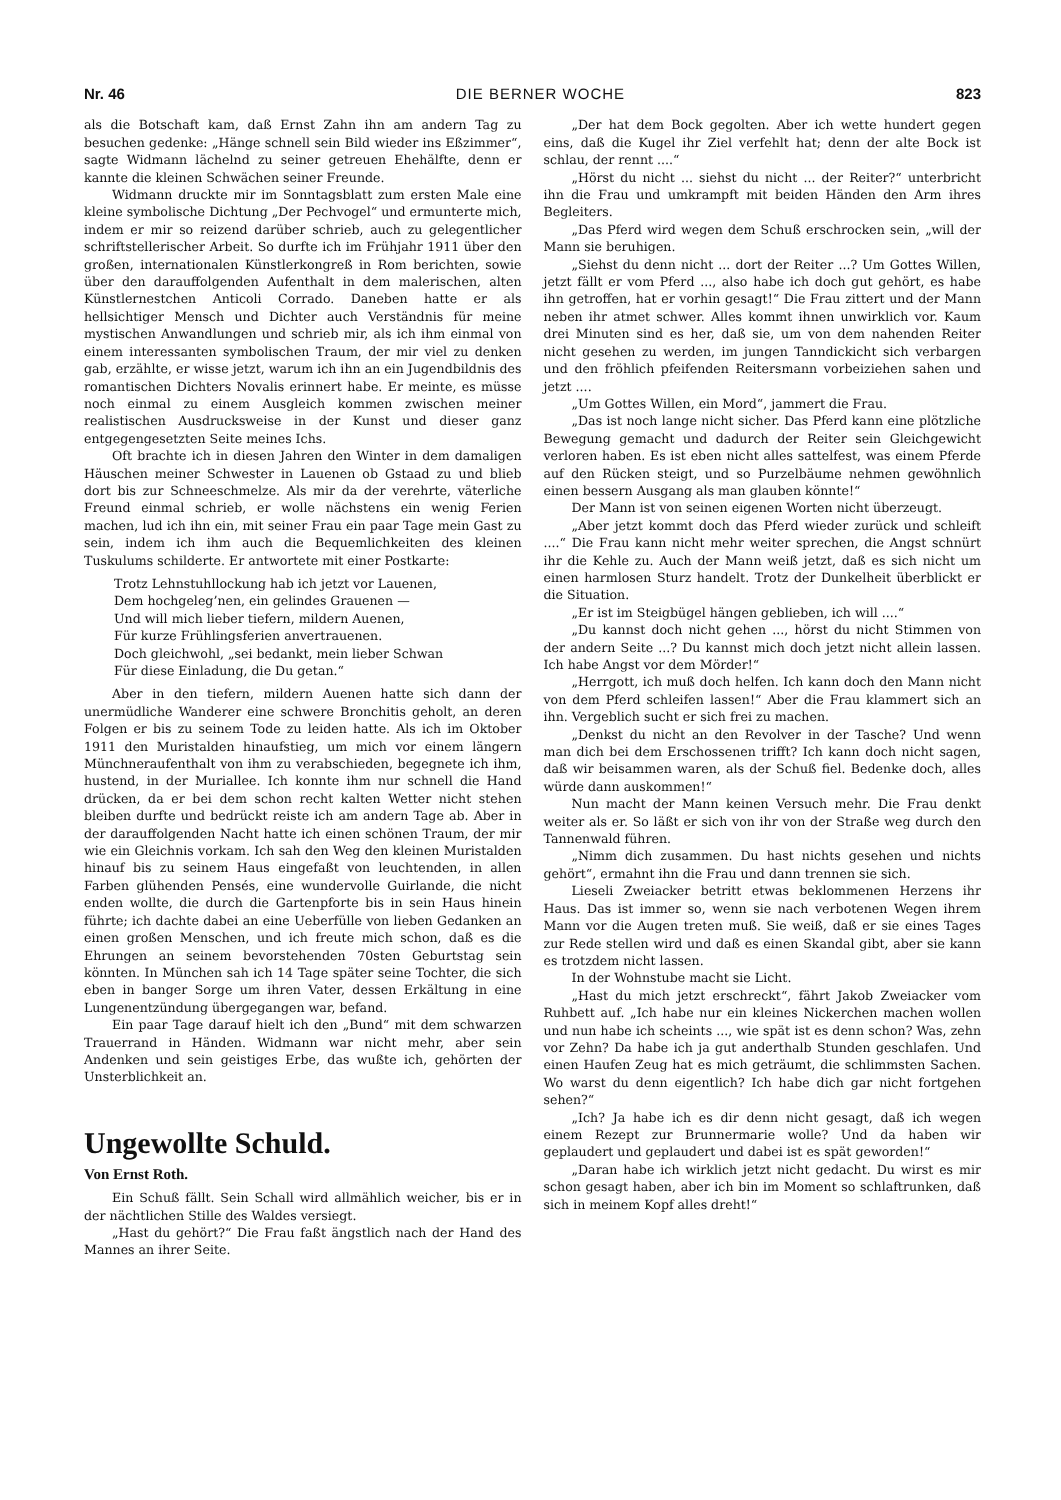Nr. 46 DIE BERNER WOCHE 823
als die Botschaft kam, daß Ernst Zahn ihn am andern Tag zu besuchen gedenke: „Hänge schnell sein Bild wieder ins Eßzimmer“, sagte Widmann lächelnd zu seiner getreuen Ehehälfte, denn er kannte die kleinen Schwächen seiner Freunde.
Widmann druckte mir im Sonntagsblatt zum ersten Male eine kleine symbolische Dichtung „Der Pechvogel“ und ermunterte mich, indem er mir so reizend darüber schrieb, auch zu gelegentlicher schriftstellerischer Arbeit. So durfte ich im Frühjahr 1911 über den großen, internationalen Künstlerkongreß in Rom berichten, sowie über den darauffolgenden Aufenthalt in dem malerischen, alten Künstlernestchen Anticoli Corrado. Daneben hatte er als hellsichtiger Mensch und Dichter auch Verständnis für meine mystischen Anwandlungen und schrieb mir, als ich ihm einmal von einem interessanten symbolischen Traum, der mir viel zu denken gab, erzählte, er wisse jetzt, warum ich ihn an ein Jugendbildnis des romantischen Dichters Novalis erinnert habe. Er meinte, es müsse noch einmal zu einem Ausgleich kommen zwischen meiner realistischen Ausdrucksweise in der Kunst und dieser ganz entgegengesetzten Seite meines Ichs.
Oft brachte ich in diesen Jahren den Winter in dem damaligen Häuschen meiner Schwester in Lauenen ob Gstaad zu und blieb dort bis zur Schneeschmelze. Als mir da der verehrte, väterliche Freund einmal schrieb, er wolle nächstens ein wenig Ferien machen, lud ich ihn ein, mit seiner Frau ein paar Tage mein Gast zu sein, indem ich ihm auch die Bequemlichkeiten des kleinen Tuskulums schilderte. Er antwortete mit einer Postkarte:
Trotz Lehnstuhllockung hab ich jetzt vor Lauenen,
Dem hochgeleg’nen, ein gelindes Grauenen —
Und will mich lieber tiefern, mildern Auenen,
Für kurze Frühlingsferien anvertrauenen.
Doch gleichwohl, „sei bedankt, mein lieber Schwan
Für diese Einladung, die Du getan.“
Aber in den tiefern, mildern Auenen hatte sich dann der unermüdliche Wanderer eine schwere Bronchitis geholt, an deren Folgen er bis zu seinem Tode zu leiden hatte. Als ich im Oktober 1911 den Muristalden hinaufstieg, um mich vor einem längern Münchneraufenthalt von ihm zu verabschieden, begegnete ich ihm, hustend, in der Muriallee. Ich konnte ihm nur schnell die Hand drücken, da er bei dem schon recht kalten Wetter nicht stehen bleiben durfte und bedrückt reiste ich am andern Tage ab. Aber in der darauffolgenden Nacht hatte ich einen schönen Traum, der mir wie ein Gleichnis vorkam. Ich sah den Weg den kleinen Muristalden hinauf bis zu seinem Haus eingefaßt von leuchtenden, in allen Farben glühenden Pensés, eine wundervolle Guirlande, die nicht enden wollte, die durch die Gartenpforte bis in sein Haus hinein führte; ich dachte dabei an eine Ueberfülle von lieben Gedanken an einen großen Menschen, und ich freute mich schon, daß es die Ehrungen an seinem bevorstehenden 70sten Geburtstag sein könnten. In München sah ich 14 Tage später seine Tochter, die sich eben in banger Sorge um ihren Vater, dessen Erkältung in eine Lungenentzündung übergegangen war, befand.
Ein paar Tage darauf hielt ich den „Bund“ mit dem schwarzen Trauerrand in Händen. Widmann war nicht mehr, aber sein Andenken und sein geistiges Erbe, das wußte ich, gehörten der Unsterblichkeit an.
Ungewollte Schuld.
Von Ernst Roth.
Ein Schuß fällt. Sein Schall wird allmählich weicher, bis er in der nächtlichen Stille des Waldes versiegt.
„Hast du gehört?“ Die Frau faßt ängstlich nach der Hand des Mannes an ihrer Seite.
„Der hat dem Bock gegolten. Aber ich wette hundert gegen eins, daß die Kugel ihr Ziel verfehlt hat; denn der alte Bock ist schlau, der rennt ....“
„Hörst du nicht ... siehst du nicht ... der Reiter?“ unterbricht ihn die Frau und umkrampft mit beiden Händen den Arm ihres Begleiters.
„Das Pferd wird wegen dem Schuß erschrocken sein, „will der Mann sie beruhigen.
„Siehst du denn nicht ... dort der Reiter ...? Um Gottes Willen, jetzt fällt er vom Pferd ..., also habe ich doch gut gehört, es habe ihn getroffen, hat er vorhin gesagt!“ Die Frau zittert und der Mann neben ihr atmet schwer. Alles kommt ihnen unwirklich vor. Kaum drei Minuten sind es her, daß sie, um von dem nahenden Reiter nicht gesehen zu werden, im jungen Tanndickicht sich verbargen und den fröhlich pfeifenden Reitersmann vorbeiziehen sahen und jetzt ....
„Um Gottes Willen, ein Mord“, jammert die Frau.
„Das ist noch lange nicht sicher. Das Pferd kann eine plötzliche Bewegung gemacht und dadurch der Reiter sein Gleichgewicht verloren haben. Es ist eben nicht alles sattelfest, was einem Pferde auf den Rücken steigt, und so Purzelbäume nehmen gewöhnlich einen bessern Ausgang als man glauben könnte!“
Der Mann ist von seinen eigenen Worten nicht überzeugt.
„Aber jetzt kommt doch das Pferd wieder zurück und schleift ....“ Die Frau kann nicht mehr weiter sprechen, die Angst schnürt ihr die Kehle zu. Auch der Mann weiß jetzt, daß es sich nicht um einen harmlosen Sturz handelt. Trotz der Dunkelheit überblickt er die Situation.
„Er ist im Steigbügel hängen geblieben, ich will ....“
„Du kannst doch nicht gehen ..., hörst du nicht Stimmen von der andern Seite ...? Du kannst mich doch jetzt nicht allein lassen. Ich habe Angst vor dem Mörder!“
„Herrgott, ich muß doch helfen. Ich kann doch den Mann nicht von dem Pferd schleifen lassen!“ Aber die Frau klammert sich an ihn. Vergeblich sucht er sich frei zu machen.
„Denkst du nicht an den Revolver in der Tasche? Und wenn man dich bei dem Erschossenen trifft? Ich kann doch nicht sagen, daß wir beisammen waren, als der Schuß fiel. Bedenke doch, alles würde dann auskommen!“
Nun macht der Mann keinen Versuch mehr. Die Frau denkt weiter als er. So läßt er sich von ihr von der Straße weg durch den Tannenwald führen.
„Nimm dich zusammen. Du hast nichts gesehen und nichts gehört“, ermahnt ihn die Frau und dann trennen sie sich.
Lieseli Zweiacker betritt etwas beklommenen Herzens ihr Haus. Das ist immer so, wenn sie nach verbotenen Wegen ihrem Mann vor die Augen treten muß. Sie weiß, daß er sie eines Tages zur Rede stellen wird und daß es einen Skandal gibt, aber sie kann es trotzdem nicht lassen.
In der Wohnstube macht sie Licht.
„Hast du mich jetzt erschreckt“, fährt Jakob Zweiacker vom Ruhbett auf. „Ich habe nur ein kleines Nickerchen machen wollen und nun habe ich scheints ..., wie spät ist es denn schon? Was, zehn vor Zehn? Da habe ich ja gut anderthalb Stunden geschlafen. Und einen Haufen Zeug hat es mich geträumt, die schlimmsten Sachen. Wo warst du denn eigentlich? Ich habe dich gar nicht fortgehen sehen?“
„Ich? Ja habe ich es dir denn nicht gesagt, daß ich wegen einem Rezept zur Brunnermarie wolle? Und da haben wir geplaudert und geplaudert und dabei ist es spät geworden!“
„Daran habe ich wirklich jetzt nicht gedacht. Du wirst es mir schon gesagt haben, aber ich bin im Moment so schlaftrunken, daß sich in meinem Kopf alles dreht!“